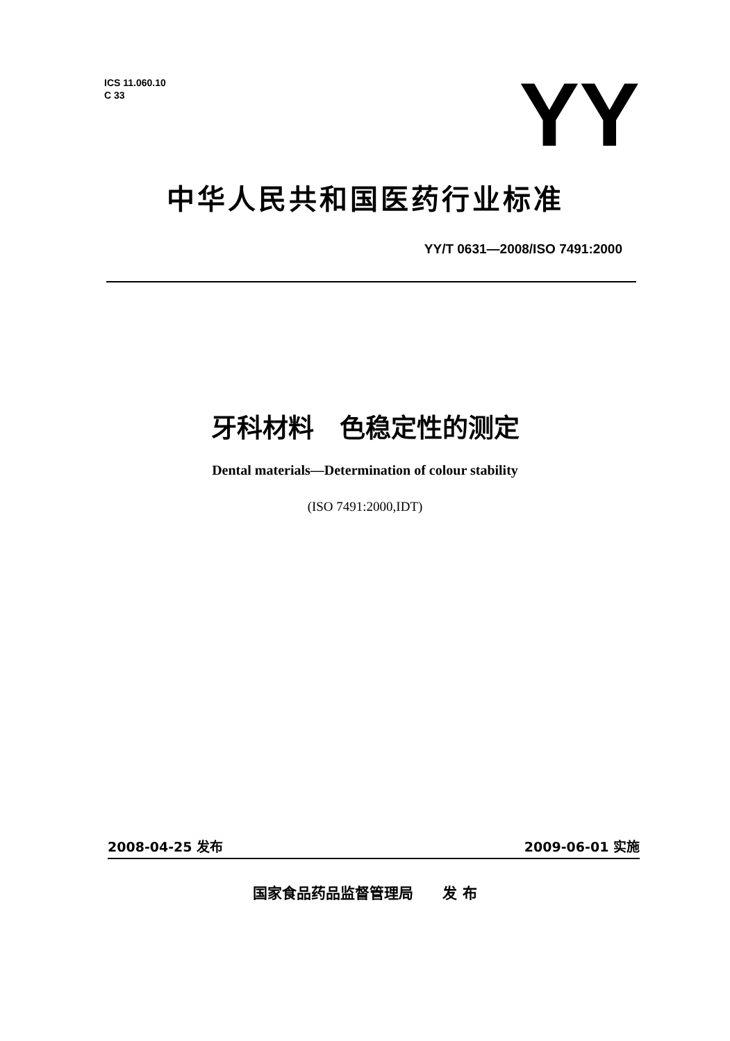ICS 11.060.10
C 33
YY
中华人民共和国医药行业标准
YY/T 0631—2008/ISO 7491:2000
牙科材料　色稳定性的测定
Dental materials—Determination of colour stability
(ISO 7491:2000,IDT)
2008-04-25 发布 2009-06-01 实施
国家食品药品监督管理局　　发 布